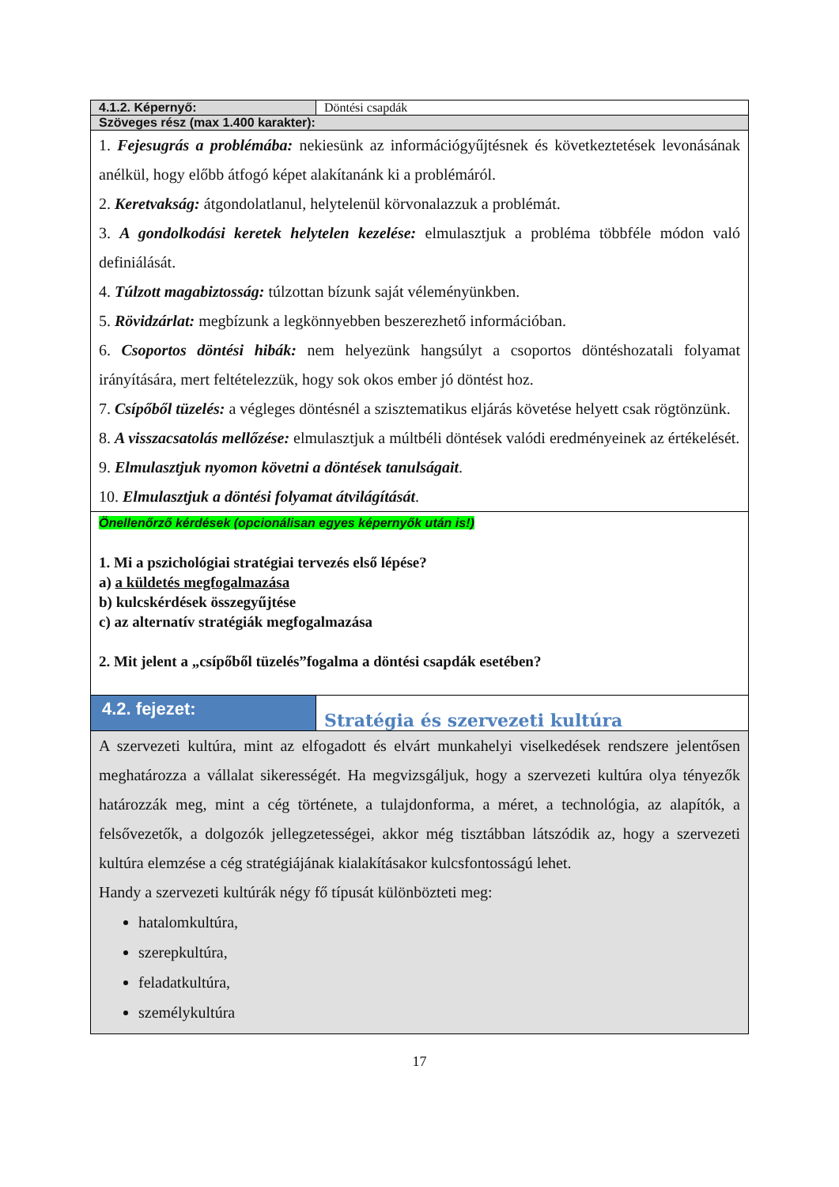| 4.1.2. Képernyő: | Döntési csapdák |
| Szöveges rész (max 1.400 karakter): | |
| 1. Fejesugrás a problémába: nekiesünk az információgyűjtésnek és következtetések levonásának anélkül, hogy előbb átfogó képet alakítanánk ki a problémáról. 2. Keretvakság: átgondolatlanul, helytelenül körvonalazzuk a problémát. 3. A gondolkodási keretek helytelen kezelése: elmulasztjuk a probléma többféle módon való definiálását. 4. Túlzott magabiztosság: túlzottan bízunk saját véleményünkben. 5. Rövidzárlat: megbízunk a legkönnyebben beszerezhető információban. 6. Csoportos döntési hibák: nem helyezünk hangsúlyt a csoportos döntéshozatali folyamat irányítására, mert feltételezzük, hogy sok okos ember jó döntést hoz. 7. Csípőből tüzelés: a végleges döntésnél a szisztematikus eljárás követése helyett csak rögtönzünk. 8. A visszacsatolás mellőzése: elmulasztjuk a múltbéli döntések valódi eredményeinek az értékelését. 9. Elmulasztjuk nyomon követni a döntések tanulságait . 10. Elmulasztjuk a döntési folyamat átvilágítását . | |
| Önellenőrző kérdések (opcionálisan egyes képernyők után is!) 1. Mi a pszichológiai stratégiai tervezés első lépése? a) a küldetés megfogalmazása b) kulcskérdések összegyűjtése c) az alternatív stratégiák megfogalmazása 2. Mit jelent a „csípőből tüzelés”fogalma a döntési csapdák esetében? | |
| 4.2. fejezet: | Stratégia és szervezeti kultúra |
| A szervezeti kultúra, mint az elfogadott és elvárt munkahelyi viselkedések rendszere jelentősen meghatározza a vállalat sikerességét. Ha megvizsgáljuk, hogy a szervezeti kultúra olya tényezők határozzák meg, mint a cég története, a tulajdonforma, a méret, a technológia, az alapítók, a felsővezetők, a dolgozók jellegzetességei, akkor még tisztábban látszódik az, hogy a szervezeti kultúra elemzése a cég stratégiájának kialakításakor kulcsfontosságú lehet. Handy a szervezeti kultúrák négy fő típusát különbözteti meg: hatalomkultúra, szerepkultúra, feladatkultúra, személykultúra | |
17